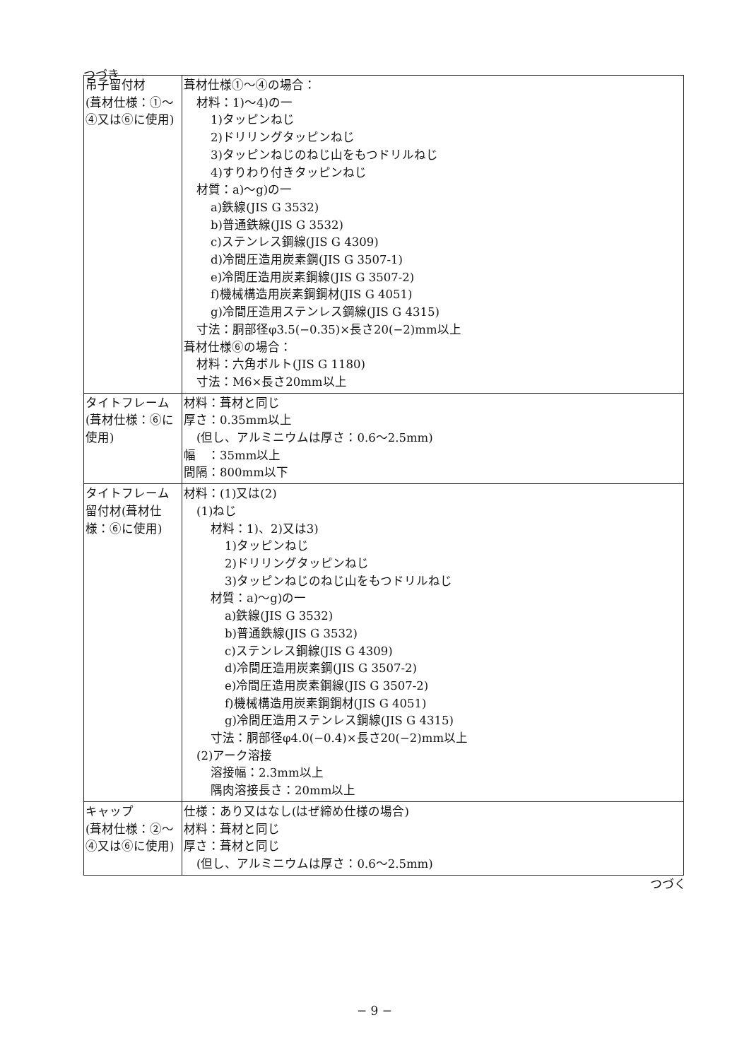つづき
| 吊子留付材 (葺材仕様：①～④又は⑥に使用) | 葺材仕様①～④の場合： 材料：1)～4)の一 1)タッピンねじ 2)ドリリングタッピンねじ 3)タッピンねじのねじ山をもつドリルねじ 4)すりわり付きタッピンねじ 材質：a)～g)の一 a)鉄線(JIS G 3532) b)普通鉄線(JIS G 3532) c)ステンレス鋼線(JIS G 4309) d)冷間圧造用炭素鋼(JIS G 3507-1) e)冷間圧造用炭素鋼線(JIS G 3507-2) f)機械構造用炭素鋼鋼材(JIS G 4051) g)冷間圧造用ステンレス鋼線(JIS G 4315) 寸法：胴部径φ3.5(−0.35)×長さ20(−2)mm以上 葺材仕様⑥の場合： 材料：六角ボルト(JIS G 1180) 寸法：M6×長さ20mm以上 |
| タイトフレーム (葺材仕様：⑥に使用) | 材料：葺材と同じ 厚さ：0.35mm以上 (但し、アルミニウムは厚さ：0.6～2.5mm) 幅 ：35mm以上 間隔：800mm以下 |
| タイトフレーム留付材(葺材仕様：⑥に使用) | 材料：(1)又は(2) (1)ねじ 材料：1)、2)又は3) 1)タッピンねじ 2)ドリリングタッピンねじ 3)タッピンねじのねじ山をもつドリルねじ 材質：a)～g)の一 a)鉄線(JIS G 3532) b)普通鉄線(JIS G 3532) c)ステンレス鋼線(JIS G 4309) d)冷間圧造用炭素鋼(JIS G 3507-2) e)冷間圧造用炭素鋼線(JIS G 3507-2) f)機械構造用炭素鋼鋼材(JIS G 4051) g)冷間圧造用ステンレス鋼線(JIS G 4315) 寸法：胴部径φ4.0(−0.4)×長さ20(−2)mm以上 (2)アーク溶接 溶接幅：2.3mm以上 隅肉溶接長さ：20mm以上 |
| キャップ (葺材仕様：②～④又は⑥に使用) | 仕様：あり又はなし(はぜ締め仕様の場合) 材料：葺材と同じ 厚さ：葺材と同じ (但し、アルミニウムは厚さ：0.6～2.5mm) |
つづく
− 9 −